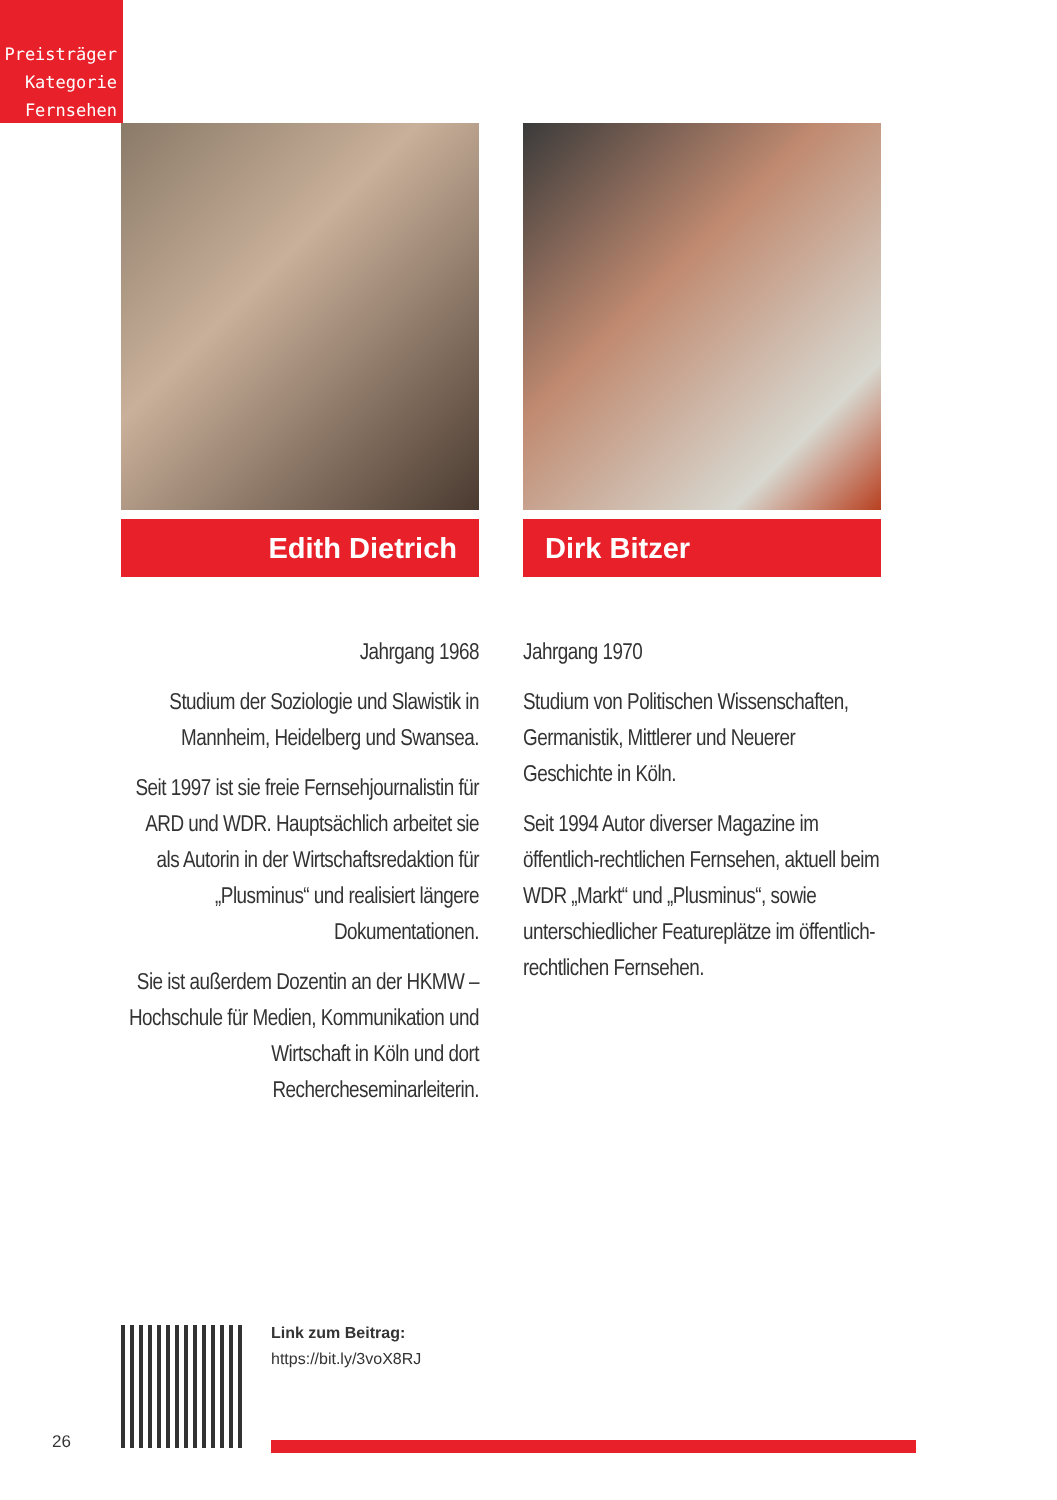Preisträger
Kategorie
Fernsehen
Edith Dietrich
Jahrgang 1968
Studium der Soziologie und Slawistik in Mannheim, Heidelberg und Swansea.
Seit 1997 ist sie freie Fernsehjournalistin für ARD und WDR. Hauptsächlich arbeitet sie als Autorin in der Wirtschaftsredaktion für „Plusminus“ und realisiert längere Dokumentationen.
Sie ist außerdem Dozentin an der HKMW – Hochschule für Medien, Kommunikation und Wirtschaft in Köln und dort Rechercheseminarleiterin.
Dirk Bitzer
Jahrgang 1970
Studium von Politischen Wissenschaften, Germanistik, Mittlerer und Neuerer Geschichte in Köln.
Seit 1994 Autor diverser Magazine im öffentlich-rechtlichen Fernsehen, aktuell beim WDR „Markt“ und „Plusminus“, sowie unterschiedlicher Featureplätze im öffentlich-rechtlichen Fernsehen.
Link zum Beitrag:
https://bit.ly/3voX8RJ
26